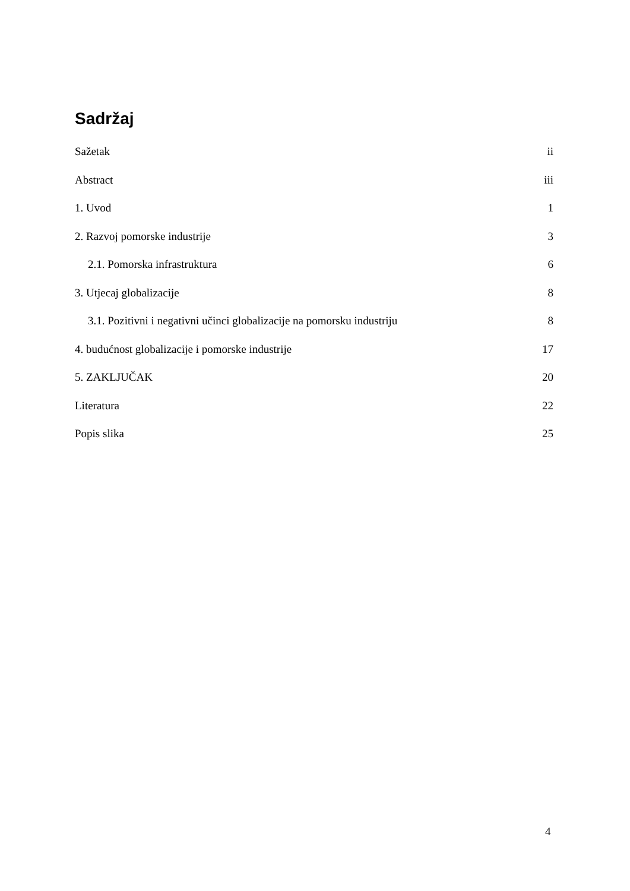Sadržaj
Sažetak ii
Abstract iii
1. Uvod 1
2. Razvoj pomorske industrije 3
2.1. Pomorska infrastruktura 6
3. Utjecaj globalizacije 8
3.1. Pozitivni i negativni učinci globalizacije na pomorsku industriju 8
4. budućnost globalizacije i pomorske industrije 17
5. ZAKLJUČAK 20
Literatura 22
Popis slika 25
4